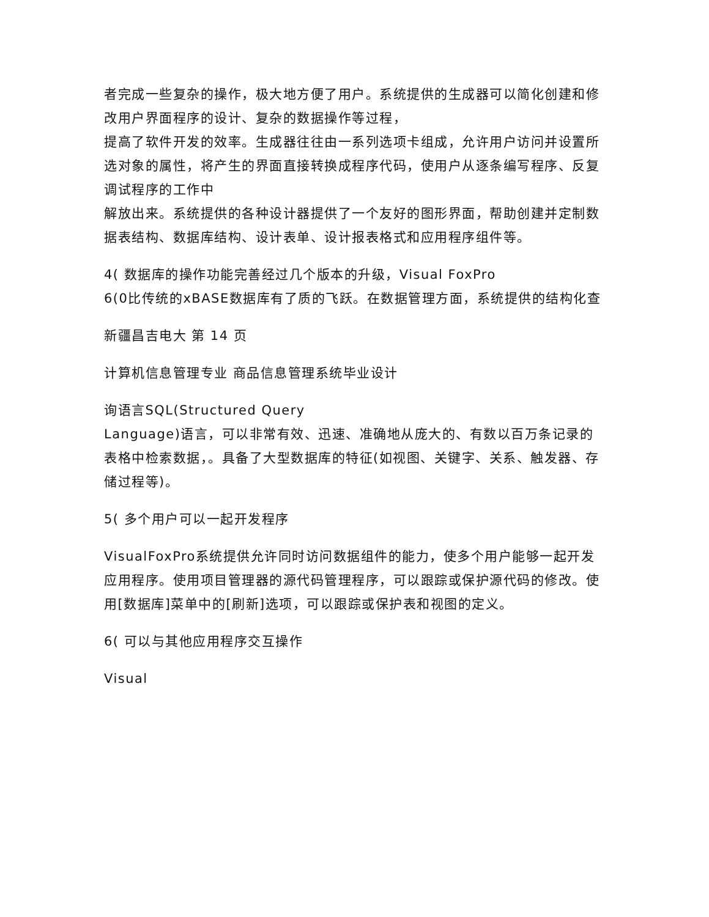者完成一些复杂的操作，极大地方便了用户。系统提供的生成器可以简化创建和修改用户界面程序的设计、复杂的数据操作等过程，
提高了软件开发的效率。生成器往往由一系列选项卡组成，允许用户访问并设置所选对象的属性，将产生的界面直接转换成程序代码，使用户从逐条编写程序、反复调试程序的工作中
解放出来。系统提供的各种设计器提供了一个友好的图形界面，帮助创建并定制数据表结构、数据库结构、设计表单、设计报表格式和应用程序组件等。
4( 数据库的操作功能完善经过几个版本的升级，Visual FoxPro
6(0比传统的xBASE数据库有了质的飞跃。在数据管理方面，系统提供的结构化查
新疆昌吉电大 第 14 页
计算机信息管理专业 商品信息管理系统毕业设计
询语言SQL(Structured Query
Language)语言，可以非常有效、迅速、准确地从庞大的、有数以百万条记录的表格中检索数据，。具备了大型数据库的特征(如视图、关键字、关系、触发器、存储过程等)。
5( 多个用户可以一起开发程序
VisualFoxPro系统提供允许同时访问数据组件的能力，使多个用户能够一起开发应用程序。使用项目管理器的源代码管理程序，可以跟踪或保护源代码的修改。使用[数据库]菜单中的[刷新]选项，可以跟踪或保护表和视图的定义。
6( 可以与其他应用程序交互操作
Visual